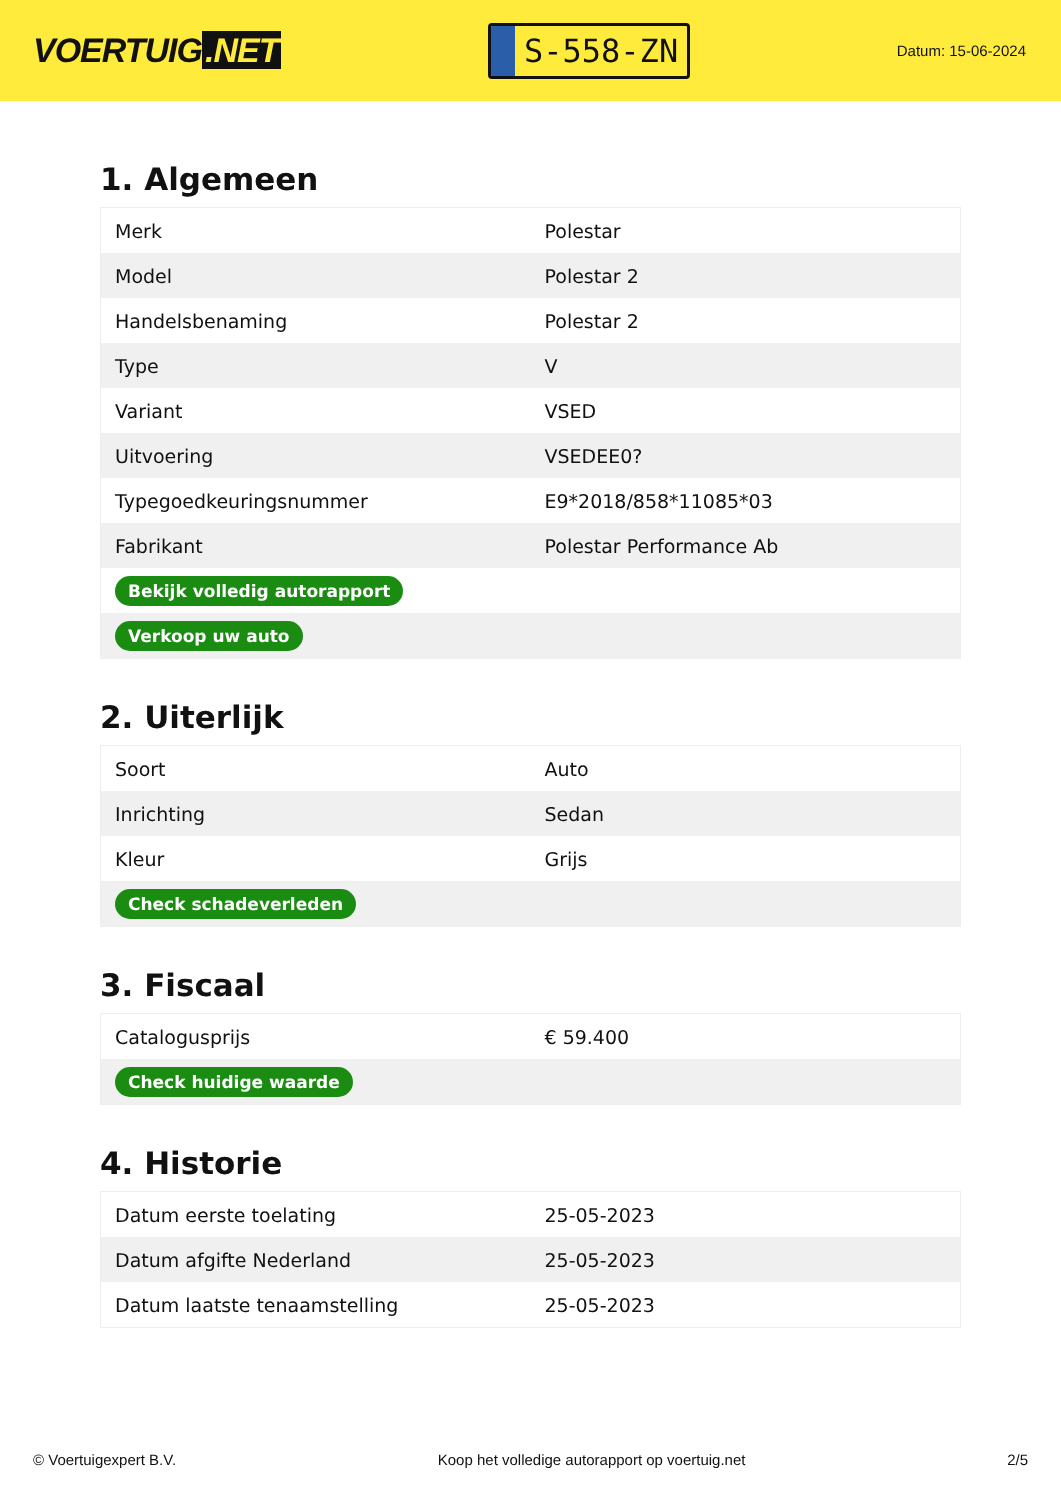VOERTUIG.NET
S-558-ZN
Datum: 15-06-2024
1. Algemeen
| Merk | Polestar |
| Model | Polestar 2 |
| Handelsbenaming | Polestar 2 |
| Type | V |
| Variant | VSED |
| Uitvoering | VSEDEE0? |
| Typegoedkeuringsnummer | E9*2018/858*11085*03 |
| Fabrikant | Polestar Performance Ab |
| Bekijk volledig autorapport | |
| Verkoop uw auto | |
2. Uiterlijk
| Soort | Auto |
| Inrichting | Sedan |
| Kleur | Grijs |
| Check schadeverleden | |
3. Fiscaal
| Catalogusprijs | € 59.400 |
| Check huidige waarde | |
4. Historie
| Datum eerste toelating | 25-05-2023 |
| Datum afgifte Nederland | 25-05-2023 |
| Datum laatste tenaamstelling | 25-05-2023 |
© Voertuigexpert B.V. Koop het volledige autorapport op voertuig.net 2/5